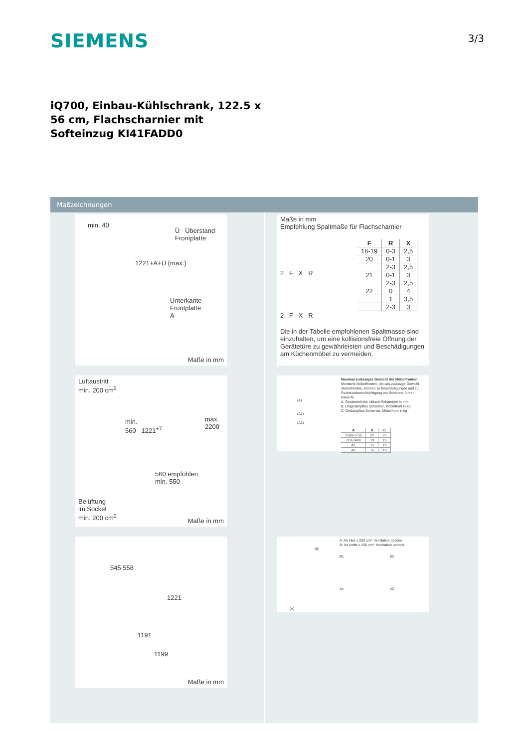SIEMENS 3/3
iQ700, Einbau-Kühlschrank, 122.5 x 56 cm, Flachscharnier mit Softeinzug KI41FADD0
Maßzeichnungen
min. 40
Ü Überstand
Frontplatte
1221+A+Ü (max.)
Unterkante
Frontplatte
A
Maße in mm
Luftaustritt
min. 200 cm<sup>2</sup>
min.
560 1221<sup>+7</sup>
max.
2200
560 empfohlen
min. 550
Belüftung
im Sockel
min. 200 cm<sup>2</sup>
Maße in mm
545 558
1221
1191
1199
Maße in mm
Maße in mm
Empfehlung Spaltmaße für Flachscharnier
2 F X R
2 F X R
| F | R | X |
| --- | --- | --- |
| 16-19 | 0-3 | 2,5 |
| 20 | 0-1 | 3 |
| | 2-3 | 2,5 |
| 21 | 0-1 | 3 |
| | 2-3 | 2,5 |
| 22 | 0 | 4 |
| | 1 | 3,5 |
| | 2-3 | 3 |
Die in der Tabelle empfohlenen Spaltmasse sind einzuhalten, um eine kollisionsfreie Öffnung der Gerätetüre zu gewährleisten und Beschädigungen am Küchenmöbel zu vermeiden.
Maximal zulässiges Gewicht der Möbelfronten
Montierte Möbelfronten, die das zulässige Gewicht überschreiten, können zu Beschädigungen und zu Funktionsbeeinträchtigung am Scharnier führen
Gewicht
A: Gerätetürhöhe inklusiv Scharniere in mm
B: Ungedämpftes Scharnier, Möbelfront in kg
C: Gedämpftes Scharnier, Möbelfront in kg
(A)
(A1)
(A2)
| A | B | C |
| --- | --- | --- |
| 1500-1750 | 22 | 22 |
| 720-1400 | 19 | 19 |
| A1 | 15 | 19 |
| A2 | 15 | 19 |
A: Air inlet ≥ 200 cm²; Ventilation options
B: Air outlet ≥ 200 cm²; Ventilation options
B1 B2
A1 A2
(B)
(A)